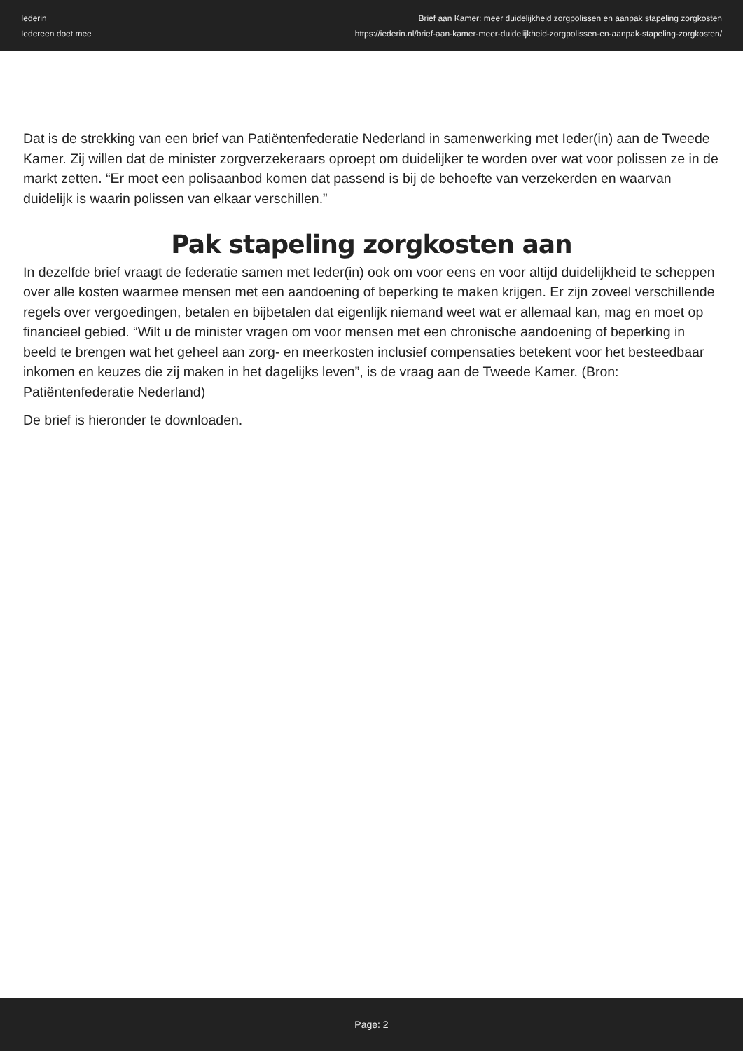Iederin
Iedereen doet mee
Brief aan Kamer: meer duidelijkheid zorgpolissen en aanpak stapeling zorgkosten
https://iederin.nl/brief-aan-kamer-meer-duidelijkheid-zorgpolissen-en-aanpak-stapeling-zorgkosten/
Dat is de strekking van een brief van Patiëntenfederatie Nederland in samenwerking met Ieder(in) aan de Tweede Kamer. Zij willen dat de minister zorgverzekeraars oproept om duidelijker te worden over wat voor polissen ze in de markt zetten. “Er moet een polisaanbod komen dat passend is bij de behoefte van verzekerden en waarvan duidelijk is waarin polissen van elkaar verschillen.”
Pak stapeling zorgkosten aan
In dezelfde brief vraagt de federatie samen met Ieder(in) ook om voor eens en voor altijd duidelijkheid te scheppen over alle kosten waarmee mensen met een aandoening of beperking te maken krijgen. Er zijn zoveel verschillende regels over vergoedingen, betalen en bijbetalen dat eigenlijk niemand weet wat er allemaal kan, mag en moet op financieel gebied. “Wilt u de minister vragen om voor mensen met een chronische aandoening of beperking in beeld te brengen wat het geheel aan zorg- en meerkosten inclusief compensaties betekent voor het besteedbaar inkomen en keuzes die zij maken in het dagelijks leven”, is de vraag aan de Tweede Kamer. (Bron: Patiëntenfederatie Nederland)
De brief is hieronder te downloaden.
Page: 2